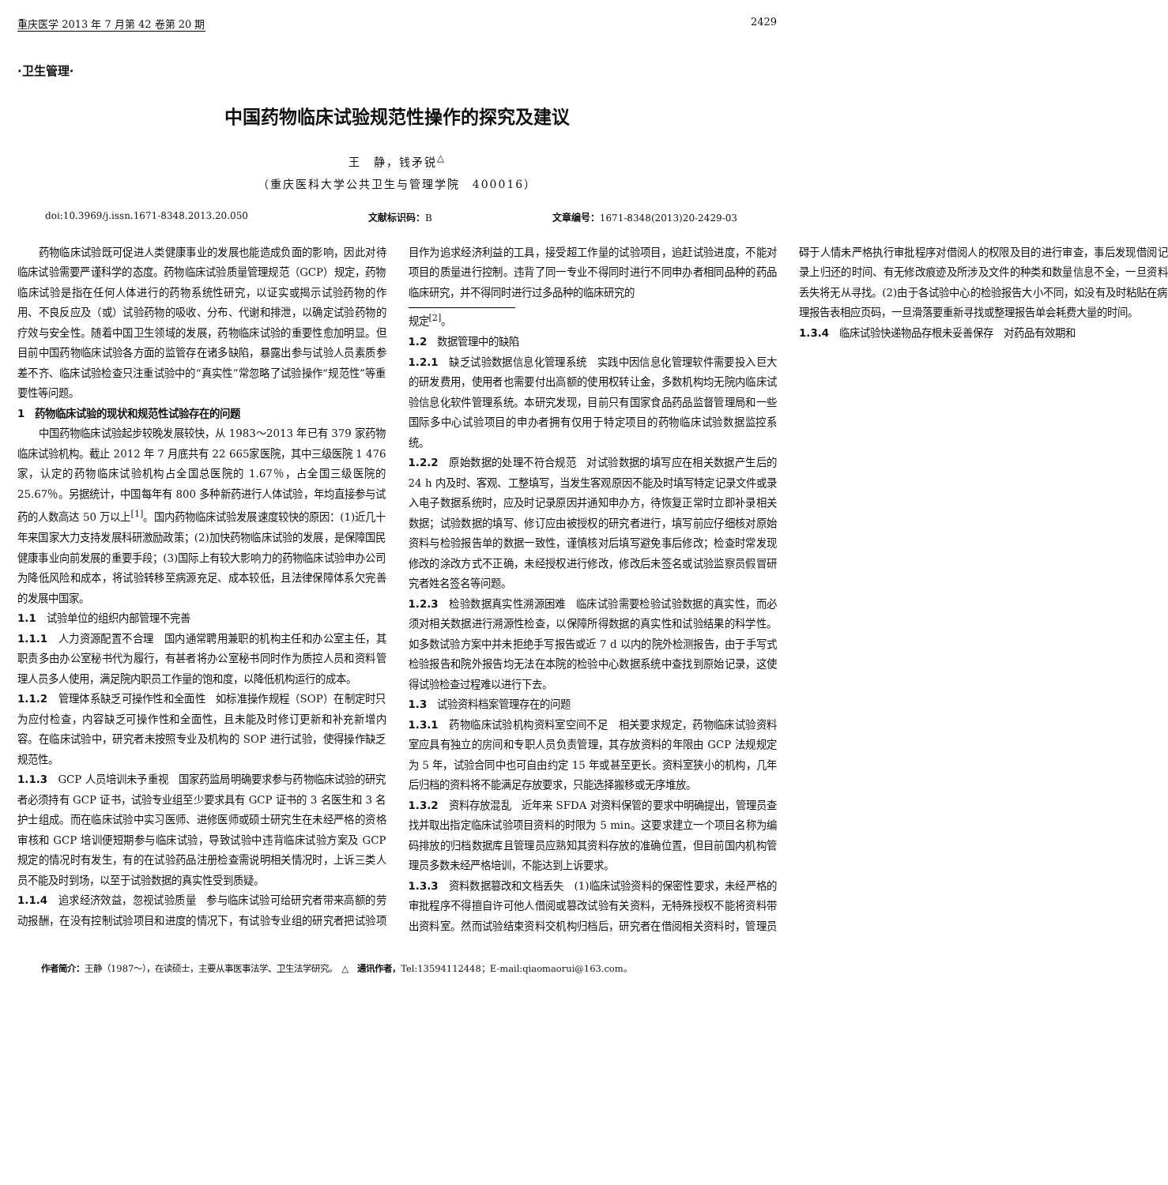重庆医学 2013 年 7 月第 42 卷第 20 期 2429
·卫生管理·
中国药物临床试验规范性操作的探究及建议
王　静，钱矛锐<sup>△</sup>
（重庆医科大学公共卫生与管理学院　400016）
doi:10.3969/j.issn.1671-8348.2013.20.050 文献标识码：B 文章编号：1671-8348(2013)20-2429-03
药物临床试验既可促进人类健康事业的发展也能造成负面的影响，因此对待临床试验需要严谨科学的态度。药物临床试验质量管理规范（GCP）规定，药物临床试验是指在任何人体进行的药物系统性研究，以证实或揭示试验药物的作用、不良反应及（或）试验药物的吸收、分布、代谢和排泄，以确定试验药物的疗效与安全性。随着中国卫生领域的发展，药物临床试验的重要性愈加明显。但目前中国药物临床试验各方面的监管存在诸多缺陷，暴露出参与试验人员素质参差不齐、临床试验检查只注重试验中的“真实性”常忽略了试验操作“规范性”等重要性等问题。
1　药物临床试验的现状和规范性试验存在的问题
中国药物临床试验起步较晚发展较快，从 1983～2013 年已有 379 家药物临床试验机构。截止 2012 年 7 月底共有 22 665家医院，其中三级医院 1 476 家，认定的药物临床试验机构占全国总医院的 1.67％，占全国三级医院的 25.67％。另据统计，中国每年有 800 多种新药进行人体试验，年均直接参与试药的人数高达 50 万以上<sup>[1]</sup>。国内药物临床试验发展速度较快的原因：(1)近几十年来国家大力支持发展科研激励政策；(2)加快药物临床试验的发展，是保障国民健康事业向前发展的重要手段；(3)国际上有较大影响力的药物临床试验申办公司为降低风险和成本，将试验转移至病源充足、成本较低，且法律保障体系欠完善的发展中国家。
1.1　试验单位的组织内部管理不完善
1.1.1　人力资源配置不合理　国内通常聘用兼职的机构主任和办公室主任，其职责多由办公室秘书代为履行，有甚者将办公室秘书同时作为质控人员和资料管理人员多人使用，满足院内职员工作量的饱和度，以降低机构运行的成本。
1.1.2　管理体系缺乏可操作性和全面性　如标准操作规程（SOP）在制定时只为应付检查，内容缺乏可操作性和全面性，且未能及时修订更新和补充新增内容。在临床试验中，研究者未按照专业及机构的 SOP 进行试验，使得操作缺乏规范性。
1.1.3　GCP 人员培训未予重视　国家药监局明确要求参与药物临床试验的研究者必须持有 GCP 证书，试验专业组至少要求具有 GCP 证书的 3 名医生和 3 名护士组成。而在临床试验中实习医师、进修医师或硕士研究生在未经严格的资格审核和 GCP 培训便短期参与临床试验，导致试验中违背临床试验方案及 GCP 规定的情况时有发生，有的在试验药品注册检查需说明相关情况时，上诉三类人员不能及时到场，以至于试验数据的真实性受到质疑。
1.1.4　追求经济效益，忽视试验质量　参与临床试验可给研究者带来高额的劳动报酬，在没有控制试验项目和进度的情况下，有试验专业组的研究者把试验项目作为追求经济利益的工具，接受超工作量的试验项目，追赶试验进度，不能对项目的质量进行控制。违背了同一专业不得同时进行不同申办者相同品种的药品临床研究，并不得同时进行过多品种的临床研究的
规定<sup>[2]</sup>。
1.2　数据管理中的缺陷
1.2.1　缺乏试验数据信息化管理系统　实践中因信息化管理软件需要投入巨大的研发费用，使用者也需要付出高额的使用权转让金，多数机构均无院内临床试验信息化软件管理系统。本研究发现，目前只有国家食品药品监督管理局和一些国际多中心试验项目的申办者拥有仅用于特定项目的药物临床试验数据监控系统。
1.2.2　原始数据的处理不符合规范　对试验数据的填写应在相关数据产生后的 24 h 内及时、客观、工整填写，当发生客观原因不能及时填写特定记录文件或录入电子数据系统时，应及时记录原因并通知申办方，待恢复正常时立即补录相关数据；试验数据的填写、修订应由被授权的研究者进行，填写前应仔细核对原始资料与检验报告单的数据一致性，谨慎核对后填写避免事后修改；检查时常发现修改的涂改方式不正确，未经授权进行修改，修改后未签名或试验监察员假冒研究者姓名签名等问题。
1.2.3　检验数据真实性溯源困难　临床试验需要检验试验数据的真实性，而必须对相关数据进行溯源性检查，以保障所得数据的真实性和试验结果的科学性。如多数试验方案中并未拒绝手写报告或近 7 d 以内的院外检测报告，由于手写式检验报告和院外报告均无法在本院的检验中心数据系统中查找到原始记录，这使得试验检查过程难以进行下去。
1.3　试验资料档案管理存在的问题
1.3.1　药物临床试验机构资料室空间不足　相关要求规定，药物临床试验资料室应具有独立的房间和专职人员负责管理，其存放资料的年限由 GCP 法规规定为 5 年，试验合同中也可自由约定 15 年或甚至更长。资料室狭小的机构，几年后归档的资料将不能满足存放要求，只能选择搬移或无序堆放。
1.3.2　资料存放混乱　近年来 SFDA 对资料保管的要求中明确提出，管理员查找并取出指定临床试验项目资料的时限为 5 min。这要求建立一个项目名称为编码排放的归档数据库且管理员应熟知其资料存放的准确位置，但目前国内机构管理员多数未经严格培训，不能达到上诉要求。
1.3.3　资料数据篡改和文档丢失　(1)临床试验资料的保密性要求，未经严格的审批程序不得擅自许可他人借阅或篡改试验有关资料，无特殊授权不能将资料带出资料室。然而试验结束资料交机构归档后，研究者在借阅相关资料时，管理员碍于人情未严格执行审批程序对借阅人的权限及目的进行审查，事后发现借阅记录上归还的时间、有无修改痕迹及所涉及文件的种类和数量信息不全，一旦资料丢失将无从寻找。(2)由于各试验中心的检验报告大小不同，如没有及时粘贴在病理报告表相应页码，一旦滑落要重新寻找或整理报告单会耗费大量的时间。
1.3.4　临床试验快递物品存根未妥善保存　对药品有效期和
作者简介：王静（1987～），在读硕士，主要从事医事法学、卫生法学研究。　△　通讯作者，Tel:13594112448；E-mail:qiaomaorui@163.com。